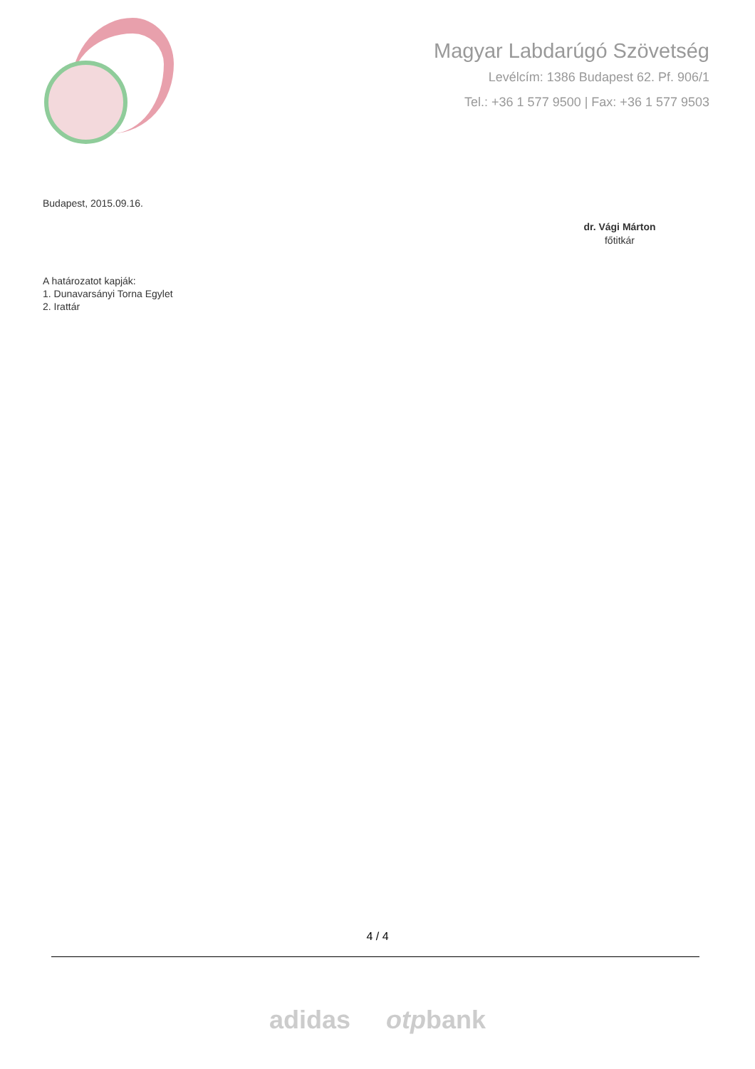Magyar Labdarúgó Szövetség
Levélcím: 1386 Budapest 62. Pf. 906/1
Tel.: +36 1 577 9500 | Fax: +36 1 577 9503
Budapest, 2015.09.16.
dr. Vági Márton
főtitkár
A határozatot kapják:
1. Dunavarsányi Torna Egylet
2. Irattár
4 / 4
adidas otpbank